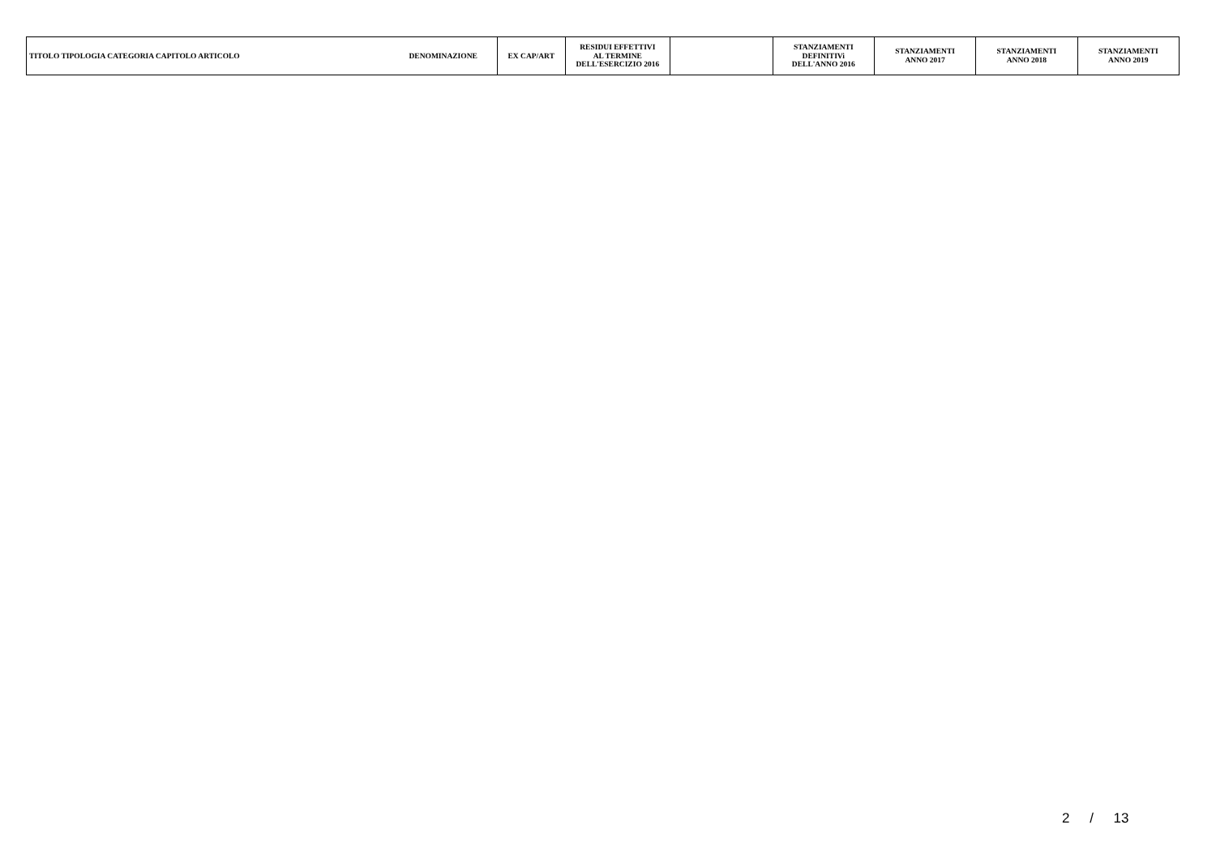| TITOLO TIPOLOGIA CATEGORIA CAPITOLO ARTICOLO | DENOMINAZIONE | EX CAP/ART | RESIDUI EFFETTIVI AL TERMINE DELL'ESERCIZIO 2016 | | STANZIAMENTI DEFINITIVi DELL'ANNO 2016 | STANZIAMENTI ANNO 2017 | STANZIAMENTI ANNO 2018 | STANZIAMENTI ANNO 2019 |
| --- | --- | --- | --- | --- | --- | --- | --- | --- |
2 / 13